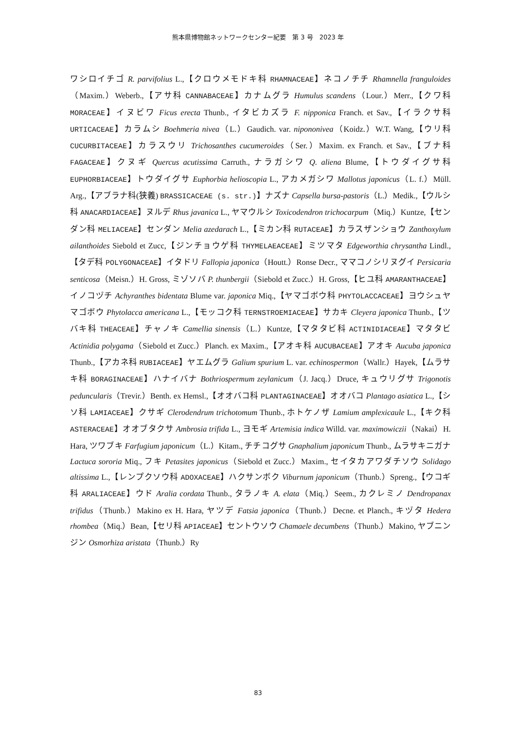熊本県博物館ネットワークセンター紀要　第 3 号　2023 年
ワシロイチゴ R. parvifolius L.,【クロウメモドキ科 RHAMNACEAE】ネコノチチ Rhamnella franguloides（Maxim.）Weberb.,【アサ科 CANNABACEAE】カナムグラ Humulus scandens（Lour.）Merr.,【クワ科 MORACEAE】イヌビワ Ficus erecta Thunb., イタビカズラ F. nipponica Franch. et Sav.,【イラクサ科 URTICACEAE】カラムシ Boehmeria nivea（L.）Gaudich. var. nipononivea（Koidz.）W.T. Wang,【ウリ科 CUCURBITACEAE】カラスウリ Trichosanthes cucumeroides（Ser.）Maxim. ex Franch. et Sav.,【ブナ科 FAGACEAE】クヌギ Quercus acutissima Carruth., ナラガシワ Q. aliena Blume,【トウダイグサ科 EUPHORBIACEAE】トウダイグサ Euphorbia helioscopia L., アカメガシワ Mallotus japonicus（L. f.）Müll. Arg.,【アブラナ科(狭義) BRASSICACEAE (s. str.)】ナズナ Capsella bursa-pastoris（L.）Medik.,【ウルシ科 ANACARDIACEAE】ヌルデ Rhus javanica L., ヤマウルシ Toxicodendron trichocarpum（Miq.）Kuntze,【センダン科 MELIACEAE】センダン Melia azedarach L.,【ミカン科 RUTACEAE】カラスザンショウ Zanthoxylum ailanthoides Siebold et Zucc,【ジンチョウゲ科 THYMELAEACEAE】ミツマタ Edgeworthia chrysantha Lindl.,【タデ科 POLYGONACEAE】イタドリ Fallopia japonica（Houtt.）Ronse Decr., ママコノシリヌグイ Persicaria senticosa（Meisn.）H. Gross, ミゾソバ P. thunbergii（Siebold et Zucc.）H. Gross,【ヒユ科 AMARANTHACEAE】イノコヅチ Achyranthes bidentata Blume var. japonica Miq.,【ヤマゴボウ科 PHYTOLACCACEAE】ヨウシュヤマゴボウ Phytolacca americana L.,【モッコク科 TERNSTROEMIACEAE】サカキ Cleyera japonica Thunb.,【ツバキ科 THEACEAE】チャノキ Camellia sinensis（L.）Kuntze,【マタタビ科 ACTINIDIACEAE】マタタビ Actinidia polygama（Siebold et Zucc.）Planch. ex Maxim.,【アオキ科 AUCUBACEAE】アオキ Aucuba japonica Thunb.,【アカネ科 RUBIACEAE】ヤエムグラ Galium spurium L. var. echinospermon（Wallr.）Hayek,【ムラサキ科 BORAGINACEAE】ハナイバナ Bothriospermum zeylanicum（J. Jacq.）Druce, キュウリグサ Trigonotis peduncularis（Trevir.）Benth. ex Hemsl.,【オオバコ科 PLANTAGINACEAE】オオバコ Plantago asiatica L.,【シソ科 LAMIACEAE】クサギ Clerodendrum trichotomum Thunb., ホトケノザ Lamium amplexicaule L.,【キク科 ASTERACEAE】オオブタクサ Ambrosia trifida L., ヨモギ Artemisia indica Willd. var. maximowiczii（Nakai）H. Hara, ツワブキ Farfugium japonicum（L.）Kitam., チチコグサ Gnaphalium japonicum Thunb., ムラサキニガナ Lactuca sororia Miq., フキ Petasites japonicus（Siebold et Zucc.）Maxim., セイタカアワダチソウ Solidago altissima L.,【レンプクソウ科 ADOXACEAE】ハクサンボク Viburnum japonicum（Thunb.）Spreng.,【ウコギ科 ARALIACEAE】ウド Aralia cordata Thunb., タラノキ A. elata（Miq.）Seem., カクレミノ Dendropanax trifidus（Thunb.）Makino ex H. Hara, ヤツデ Fatsia japonica（Thunb.）Decne. et Planch., キヅタ Hedera rhombea（Miq.）Bean,【セリ科 APIACEAE】セントウソウ Chamaele decumbens（Thunb.）Makino, ヤブニンジン Osmorhiza aristata（Thunb.）Ry
83